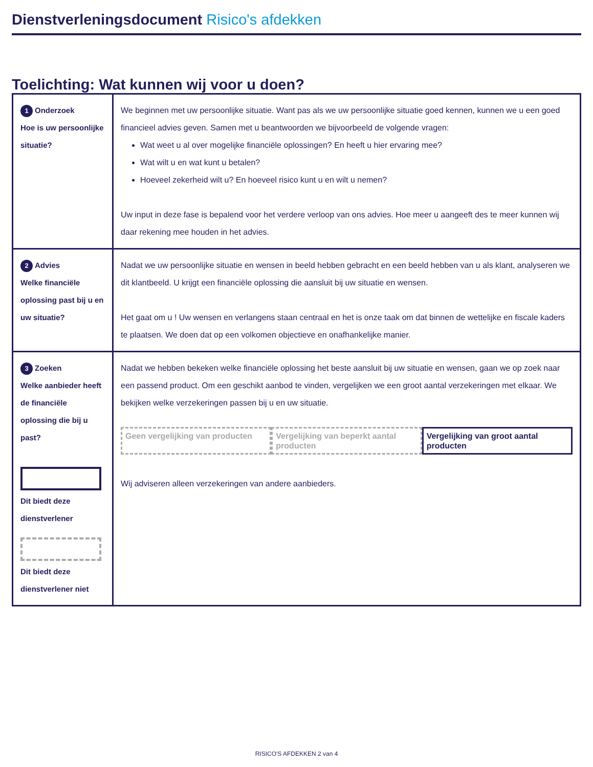Dienstverleningsdocument Risico's afdekken
Toelichting: Wat kunnen wij voor u doen?
| 1 Onderzoek Hoe is uw persoonlijke situatie? | We beginnen met uw persoonlijke situatie. Want pas als we uw persoonlijke situatie goed kennen, kunnen we u een goed financieel advies geven. Samen met u beantwoorden we bijvoorbeeld de volgende vragen: Wat weet u al over mogelijke financiële oplossingen? En heeft u hier ervaring mee? Wat wilt u en wat kunt u betalen? Hoeveel zekerheid wilt u? En hoeveel risico kunt u en wilt u nemen? Uw input in deze fase is bepalend voor het verdere verloop van ons advies. Hoe meer u aangeeft des te meer kunnen wij daar rekening mee houden in het advies. |
| 2 Advies Welke financiële oplossing past bij u en uw situatie? | Nadat we uw persoonlijke situatie en wensen in beeld hebben gebracht en een beeld hebben van u als klant, analyseren we dit klantbeeld. U krijgt een financiële oplossing die aansluit bij uw situatie en wensen. Het gaat om u ! Uw wensen en verlangens staan centraal en het is onze taak om dat binnen de wettelijke en fiscale kaders te plaatsen. We doen dat op een volkomen objectieve en onafhankelijke manier. |
| 3 Zoeken Welke aanbieder heeft de financiële oplossing die bij u past? Dit biedt deze dienstverlener Dit biedt deze dienstverlener niet | Nadat we hebben bekeken welke financiële oplossing het beste aansluit bij uw situatie en wensen, gaan we op zoek naar een passend product. Om een geschikt aanbod te vinden, vergelijken we een groot aantal verzekeringen met elkaar. We bekijken welke verzekeringen passen bij u en uw situatie. Geen vergelijking van producten Vergelijking van beperkt aantal producten Vergelijking van groot aantal producten Wij adviseren alleen verzekeringen van andere aanbieders. |
RISICO'S AFDEKKEN 2 van 4